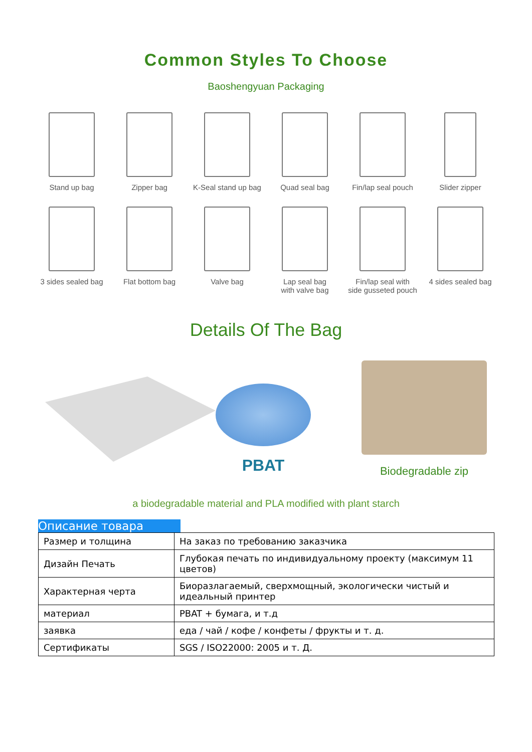Common Styles To Choose
Baoshengyuan Packaging
Stand up bag
Zipper bag
K-Seal stand up bag
Quad seal bag
Fin/lap seal pouch
Slider zipper
3 sides sealed bag
Flat bottom bag
Valve bag
Lap seal bag
with valve bag
Fin/lap seal with
side gusseted pouch
4 sides sealed bag
Details Of The Bag
PBAT
Biodegradable zip
a biodegradable material and PLA modified with plant starch
Описание товара
| Размер и толщина | На заказ по требованию заказчика |
| Дизайн Печать | Глубокая печать по индивидуальному проекту (максимум 11 цветов) |
| Характерная черта | Биоразлагаемый, сверхмощный, экологически чистый и идеальный принтер |
| материал | PBAT + бумага, и т.д |
| заявка | еда / чай / кофе / конфеты / фрукты и т. д. |
| Сертификаты | SGS / ISO22000: 2005 и т. Д. |